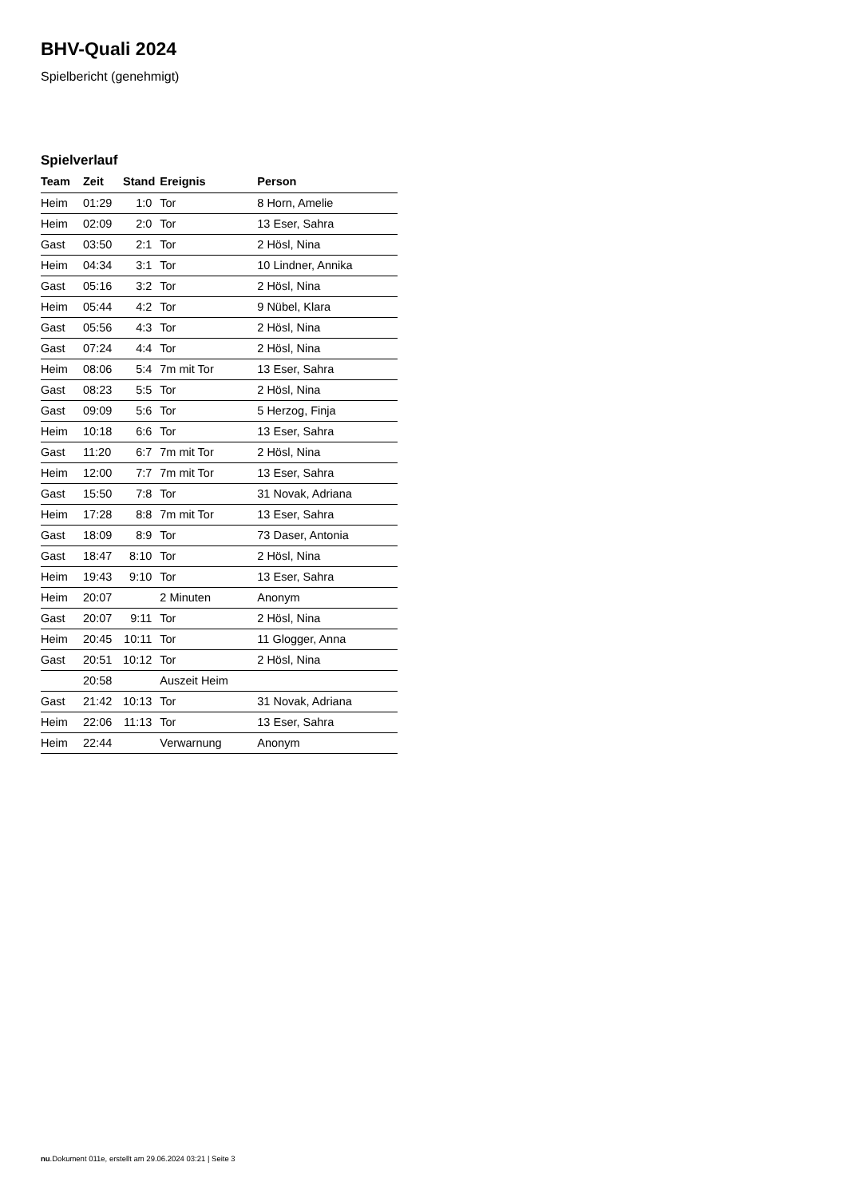BHV-Quali 2024
Spielbericht (genehmigt)
Spielverlauf
| Team | Zeit | Stand | Ereignis | Person |
| --- | --- | --- | --- | --- |
| Heim | 01:29 | 1:0 | Tor | 8 Horn, Amelie |
| Heim | 02:09 | 2:0 | Tor | 13 Eser, Sahra |
| Gast | 03:50 | 2:1 | Tor | 2 Hösl, Nina |
| Heim | 04:34 | 3:1 | Tor | 10 Lindner, Annika |
| Gast | 05:16 | 3:2 | Tor | 2 Hösl, Nina |
| Heim | 05:44 | 4:2 | Tor | 9 Nübel, Klara |
| Gast | 05:56 | 4:3 | Tor | 2 Hösl, Nina |
| Gast | 07:24 | 4:4 | Tor | 2 Hösl, Nina |
| Heim | 08:06 | 5:4 | 7m mit Tor | 13 Eser, Sahra |
| Gast | 08:23 | 5:5 | Tor | 2 Hösl, Nina |
| Gast | 09:09 | 5:6 | Tor | 5 Herzog, Finja |
| Heim | 10:18 | 6:6 | Tor | 13 Eser, Sahra |
| Gast | 11:20 | 6:7 | 7m mit Tor | 2 Hösl, Nina |
| Heim | 12:00 | 7:7 | 7m mit Tor | 13 Eser, Sahra |
| Gast | 15:50 | 7:8 | Tor | 31 Novak, Adriana |
| Heim | 17:28 | 8:8 | 7m mit Tor | 13 Eser, Sahra |
| Gast | 18:09 | 8:9 | Tor | 73 Daser, Antonia |
| Gast | 18:47 | 8:10 | Tor | 2 Hösl, Nina |
| Heim | 19:43 | 9:10 | Tor | 13 Eser, Sahra |
| Heim | 20:07 | | 2 Minuten | Anonym |
| Gast | 20:07 | 9:11 | Tor | 2 Hösl, Nina |
| Heim | 20:45 | 10:11 | Tor | 11 Glogger, Anna |
| Gast | 20:51 | 10:12 | Tor | 2 Hösl, Nina |
| | 20:58 | | Auszeit Heim | |
| Gast | 21:42 | 10:13 | Tor | 31 Novak, Adriana |
| Heim | 22:06 | 11:13 | Tor | 13 Eser, Sahra |
| Heim | 22:44 | | Verwarnung | Anonym |
nu.Dokument 011e, erstellt am 29.06.2024 03:21 | Seite 3